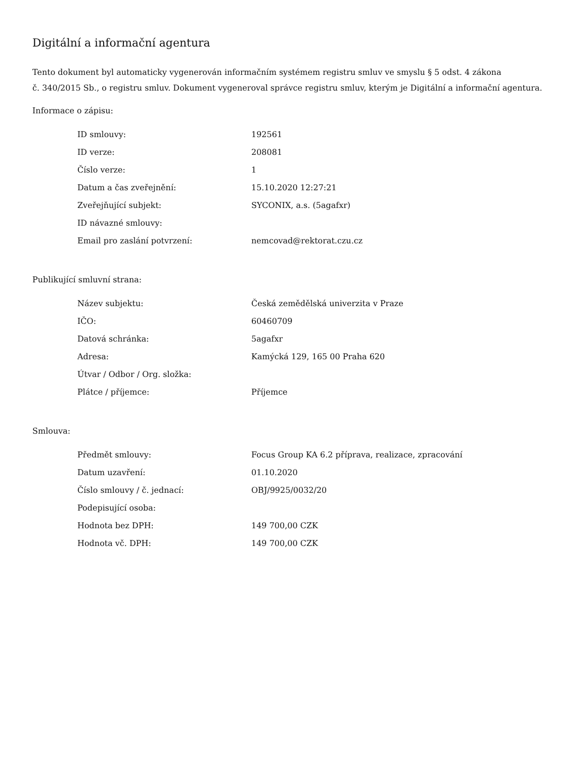Digitální a informační agentura
Tento dokument byl automaticky vygenerován informačním systémem registru smluv ve smyslu § 5 odst. 4 zákona
č. 340/2015 Sb., o registru smluv. Dokument vygeneroval správce registru smluv, kterým je Digitální a informační agentura.
Informace o zápisu:
| ID smlouvy: | 192561 |
| ID verze: | 208081 |
| Číslo verze: | 1 |
| Datum a čas zveřejnění: | 15.10.2020 12:27:21 |
| Zveřejňující subjekt: | SYCONIX, a.s. (5agafxr) |
| ID návazné smlouvy: | |
| Email pro zaslání potvrzení: | nemcovad@rektorat.czu.cz |
Publikující smluvní strana:
| Název subjektu: | Česká zemědělská univerzita v Praze |
| IČO: | 60460709 |
| Datová schránka: | 5agafxr |
| Adresa: | Kamýcká 129, 165 00 Praha 620 |
| Útvar / Odbor / Org. složka: | |
| Plátce / příjemce: | Příjemce |
Smlouva:
| Předmět smlouvy: | Focus Group KA 6.2 příprava, realizace, zpracování |
| Datum uzavření: | 01.10.2020 |
| Číslo smlouvy / č. jednací: | OBJ/9925/0032/20 |
| Podepisující osoba: | |
| Hodnota bez DPH: | 149 700,00 CZK |
| Hodnota vč. DPH: | 149 700,00 CZK |